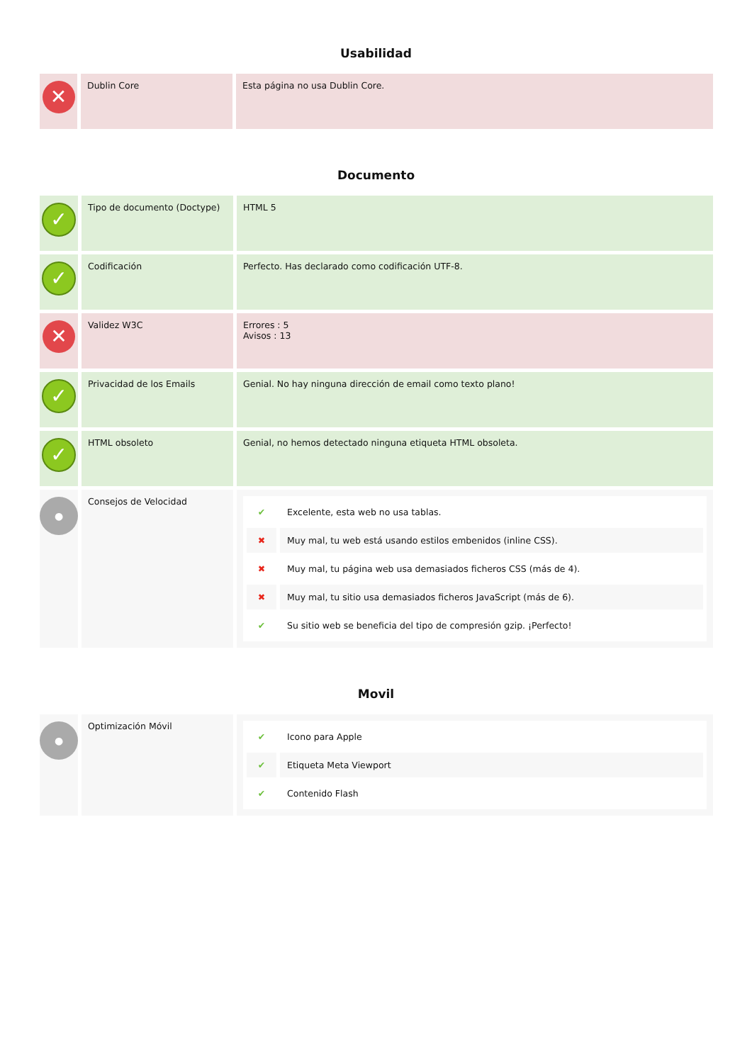Usabilidad
| ✕ | Dublin Core | Esta página no usa Dublin Core. |
Documento
| ✓ | Tipo de documento (Doctype) | HTML 5 |
| ✓ | Codificación | Perfecto. Has declarado como codificación UTF-8. |
| ✕ | Validez W3C | Errores : 5 Avisos : 13 |
| ✓ | Privacidad de los Emails | Genial. No hay ninguna dirección de email como texto plano! |
| ✓ | HTML obsoleto | Genial, no hemos detectado ninguna etiqueta HTML obsoleta. |
| ● | Consejos de Velocidad | / ✔ / Excelente, esta web no usa tablas. / / ✖ / Muy mal, tu web está usando estilos embenidos (inline CSS). / / ✖ / Muy mal, tu página web usa demasiados ficheros CSS (más de 4). / / ✖ / Muy mal, tu sitio usa demasiados ficheros JavaScript (más de 6). / / ✔ / Su sitio web se beneficia del tipo de compresión gzip. ¡Perfecto! / |
Movil
| ● | Optimización Móvil | / ✔ / Icono para Apple / / ✔ / Etiqueta Meta Viewport / / ✔ / Contenido Flash / |